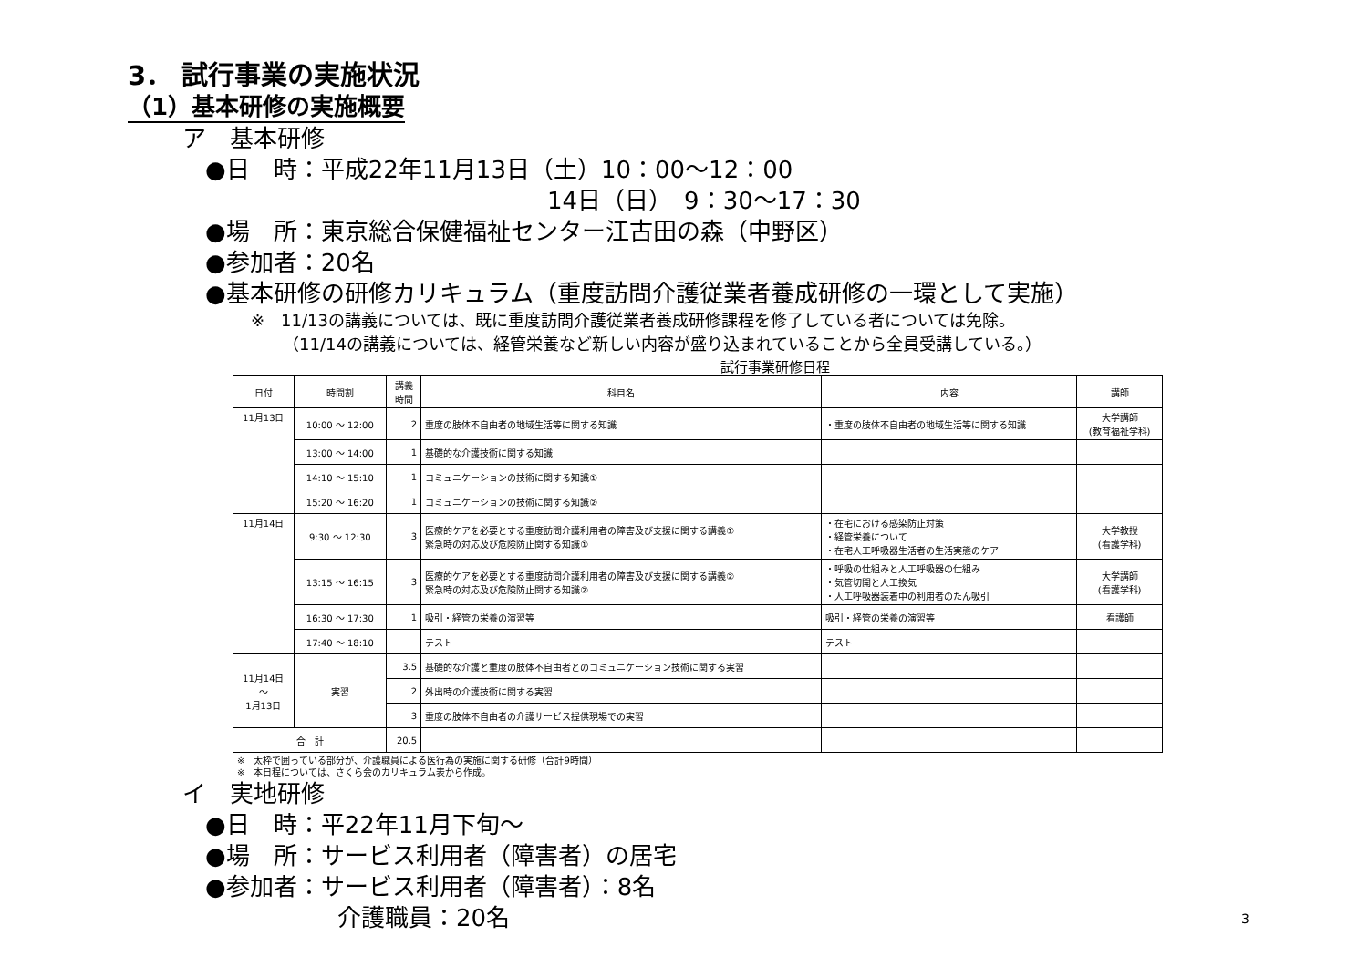3． 試行事業の実施状況
（1）基本研修の実施概要
ア　基本研修
●日　時：平成22年11月13日（土）10：00～12：00
14日（日）　9：30～17：30
●場　所：東京総合保健福祉センター江古田の森（中野区）
●参加者：20名
●基本研修の研修カリキュラム（重度訪問介護従業者養成研修の一環として実施）
※　11/13の講義については、既に重度訪問介護従業者養成研修課程を修了している者については免除。
（11/14の講義については、経管栄養など新しい内容が盛り込まれていることから全員受講している。）
試行事業研修日程
| 日付 | 時間割 | 講義 時間 | 科目名 | 内容 | 講師 |
| --- | --- | --- | --- | --- | --- |
| 11月13日 | 10:00 ～ 12:00 | 2 | 重度の肢体不自由者の地域生活等に関する知識 | ・重度の肢体不自由者の地域生活等に関する知識 | 大学講師 (教育福祉学科) |
| | 13:00 ～ 14:00 | 1 | 基礎的な介護技術に関する知識 | | |
| | 14:10 ～ 15:10 | 1 | コミュニケーションの技術に関する知識① | | |
| | 15:20 ～ 16:20 | 1 | コミュニケーションの技術に関する知識② | | |
| 11月14日 | 9:30 ～ 12:30 | 3 | 医療的ケアを必要とする重度訪問介護利用者の障害及び支援に関する講義① 緊急時の対応及び危険防止関する知識① | ・在宅における感染防止対策 ・経管栄養について ・在宅人工呼吸器生活者の生活実態のケア | 大学教授 (看護学科) |
| | 13:15 ～ 16:15 | 3 | 医療的ケアを必要とする重度訪問介護利用者の障害及び支援に関する講義② 緊急時の対応及び危険防止関する知識② | ・呼吸の仕組みと人工呼吸器の仕組み ・気管切開と人工換気 ・人工呼吸器装着中の利用者のたん吸引 | 大学講師 (看護学科) |
| | 16:30 ～ 17:30 | 1 | 吸引・経管の栄養の演習等 | 吸引・経管の栄養の演習等 | 看護師 |
| | 17:40 ～ 18:10 | | テスト | テスト | |
| 11月14日 ～ 1月13日 | 実習 | 3.5 | 基礎的な介護と重度の肢体不自由者とのコミュニケーション技術に関する実習 | | |
| | | 2 | 外出時の介護技術に関する実習 | | |
| | | 3 | 重度の肢体不自由者の介護サービス提供現場での実習 | | |
| 合 計 | | 20.5 | | | |
※　太枠で囲っている部分が、介護職員による医行為の実施に関する研修（合計9時間）
※　本日程については、さくら会のカリキュラム表から作成。
イ　実地研修
●日　時：平22年11月下旬～
●場　所：サービス利用者（障害者）の居宅
●参加者：サービス利用者（障害者）：8名
介護職員：20名
3